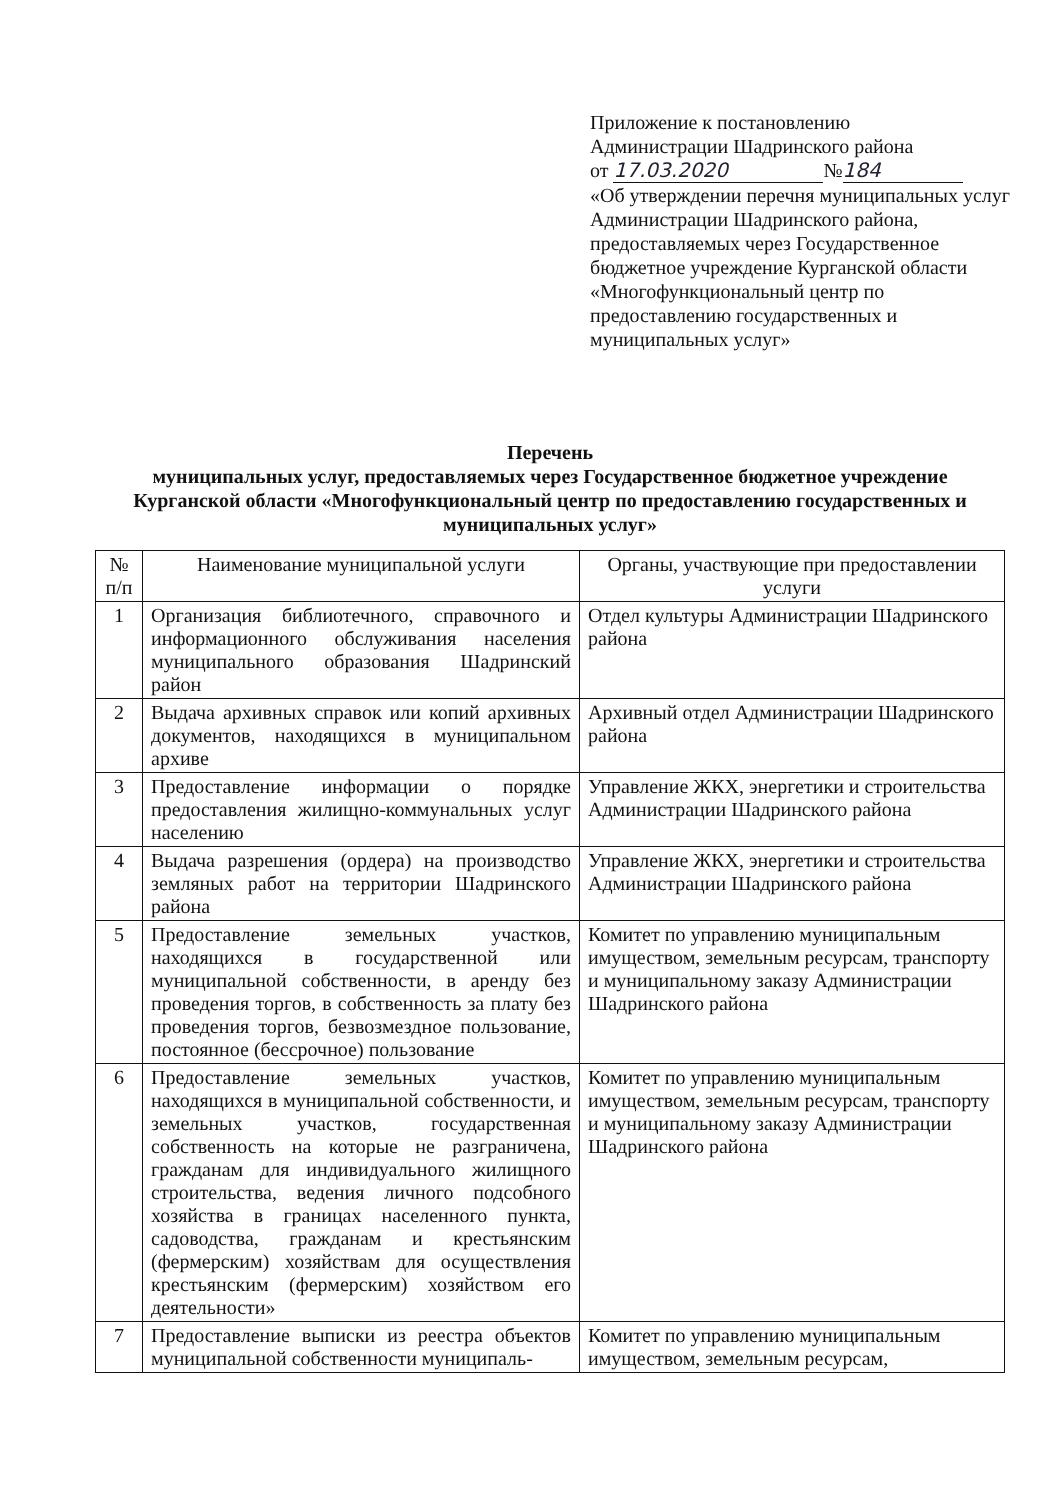Приложение к постановлению
Администрации Шадринского района
от 17.03.2020 № 184
«Об утверждении перечня муниципальных услуг Администрации Шадринского района, предоставляемых через Государственное бюджетное учреждение Курганской области «Многофункциональный центр по предоставлению государственных и муниципальных услуг»
Перечень
муниципальных услуг, предоставляемых через Государственное бюджетное учреждение Курганской области «Многофункциональный центр по предоставлению государственных и муниципальных услуг»
| № п/п | Наименование муниципальной услуги | Органы, участвующие при предоставлении услуги |
| --- | --- | --- |
| 1 | Организация библиотечного, справочного и информационного обслуживания населения муниципального образования Шадринский район | Отдел культуры Администрации Шадринского района |
| 2 | Выдача архивных справок или копий архивных документов, находящихся в муниципальном архиве | Архивный отдел Администрации Шадринского района |
| 3 | Предоставление информации о порядке предоставления жилищно-коммунальных услуг населению | Управление ЖКХ, энергетики и строительства Администрации Шадринского района |
| 4 | Выдача разрешения (ордера) на производство земляных работ на территории Шадринского района | Управление ЖКХ, энергетики и строительства Администрации Шадринского района |
| 5 | Предоставление земельных участков, находящихся в государственной или муниципальной собственности, в аренду без проведения торгов, в собственность за плату без проведения торгов, безвозмездное пользование, постоянное (бессрочное) пользование | Комитет по управлению муниципальным имуществом, земельным ресурсам, транспорту и муниципальному заказу Администрации Шадринского района |
| 6 | Предоставление земельных участков, находящихся в муниципальной собственности, и земельных участков, государственная собственность на которые не разграничена, гражданам для индивидуального жилищного строительства, ведения личного подсобного хозяйства в границах населенного пункта, садоводства, гражданам и крестьянским (фермерским) хозяйствам для осуществления крестьянским (фермерским) хозяйством его деятельности» | Комитет по управлению муниципальным имуществом, земельным ресурсам, транспорту и муниципальному заказу Администрации Шадринского района |
| 7 | Предоставление выписки из реестра объектов муниципальной собственности муниципаль- | Комитет по управлению муниципальным имуществом, земельным ресурсам, |